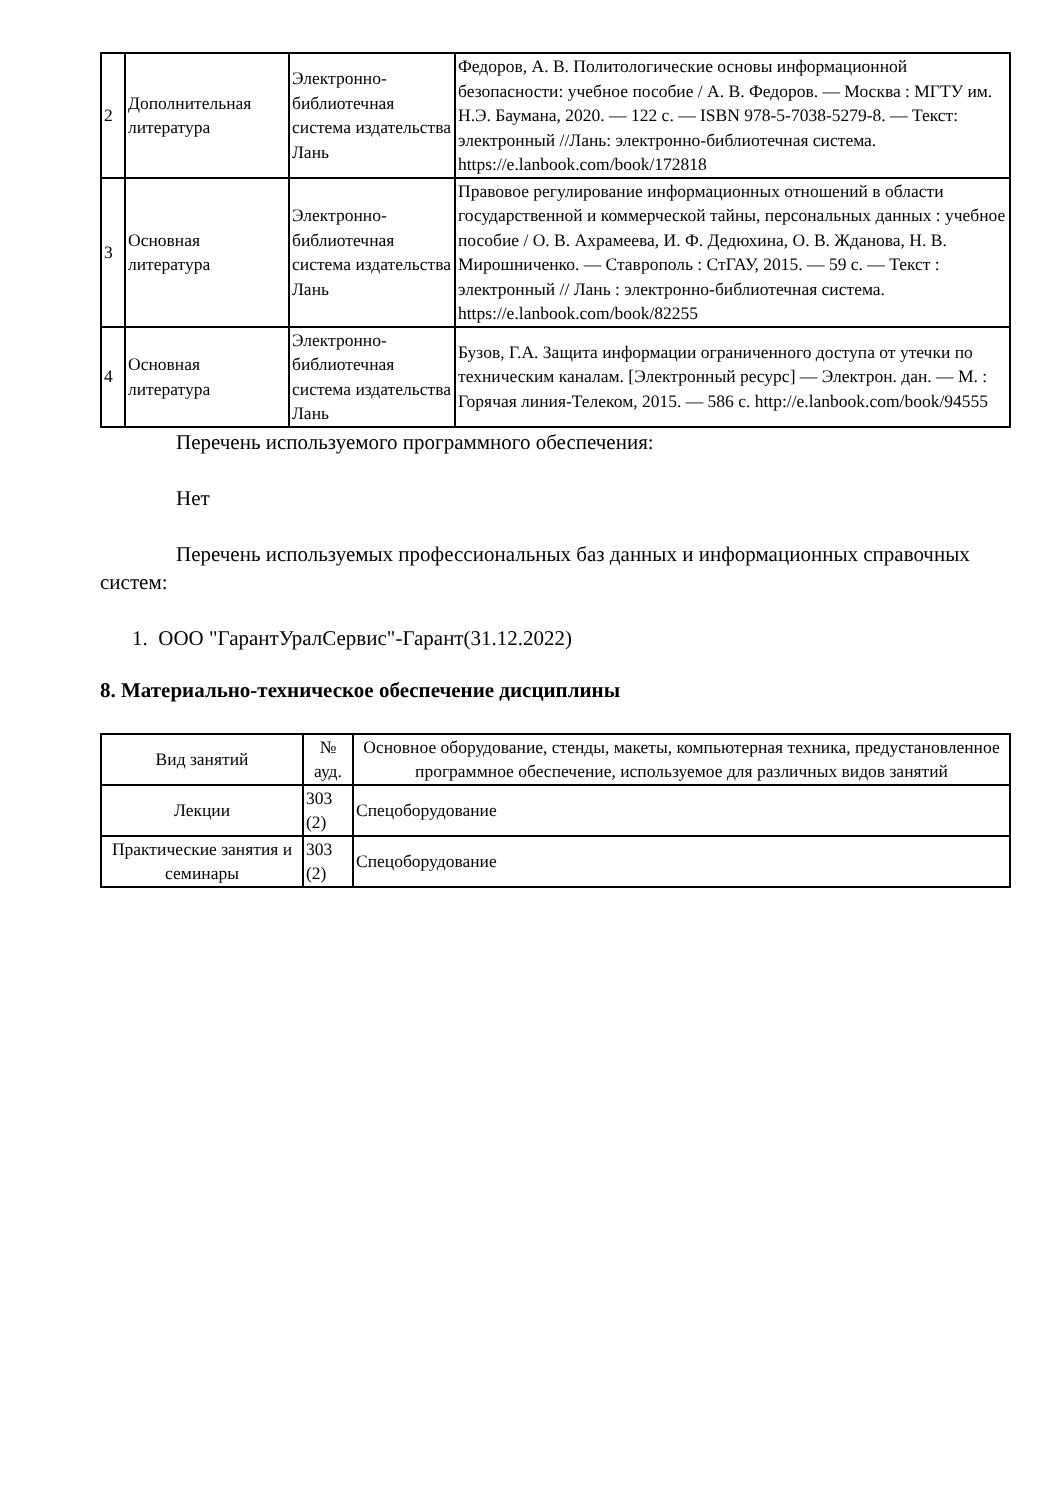| 2 | Дополнительная литература | Электронно-библиотечная система издательства Лань | Федоров, А. В. Политологические основы информационной безопасности: учебное пособие / А. В. Федоров. — Москва : МГТУ им. Н.Э. Баумана, 2020. — 122 с. — ISBN 978-5-7038-5279-8. — Текст: электронный //Лань: электронно-библиотечная система. https://e.lanbook.com/book/172818 |
| 3 | Основная литература | Электронно-библиотечная система издательства Лань | Правовое регулирование информационных отношений в области государственной и коммерческой тайны, персональных данных : учебное пособие / О. В. Ахрамеева, И. Ф. Дедюхина, О. В. Жданова, Н. В. Мирошниченко. — Ставрополь : СтГАУ, 2015. — 59 с. — Текст : электронный // Лань : электронно-библиотечная система. https://e.lanbook.com/book/82255 |
| 4 | Основная литература | Электронно-библиотечная система издательства Лань | Бузов, Г.А. Защита информации ограниченного доступа от утечки по техническим каналам. [Электронный ресурс] — Электрон. дан. — М. : Горячая линия-Телеком, 2015. — 586 с. http://e.lanbook.com/book/94555 |
Перечень используемого программного обеспечения:
Нет
Перечень используемых профессиональных баз данных и информационных справочных систем:
1. ООО "ГарантУралСервис"-Гарант(31.12.2022)
8. Материально-техническое обеспечение дисциплины
| Вид занятий | № ауд. | Основное оборудование, стенды, макеты, компьютерная техника, предустановленное программное обеспечение, используемое для различных видов занятий |
| --- | --- | --- |
| Лекции | 303 (2) | Спецоборудование |
| Практические занятия и семинары | 303 (2) | Спецоборудование |